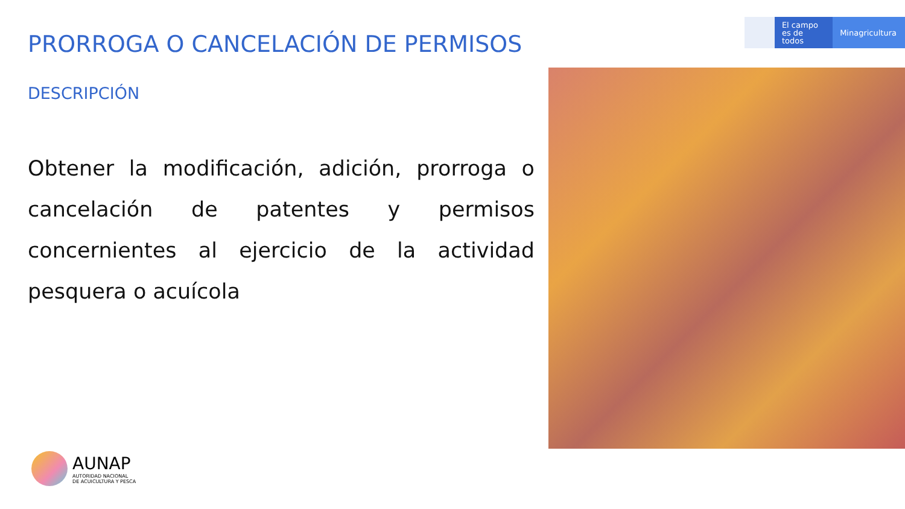PRORROGA O CANCELACIÓN DE PERMISOS
DESCRIPCIÓN
Obtener la modificación, adición, prorroga o cancelación de patentes y permisos concernientes al ejercicio de la actividad pesquera o acuícola
El campo
es de todos
Minagricultura
AUNAP
AUTORIDAD NACIONAL
DE ACUICULTURA Y PESCA